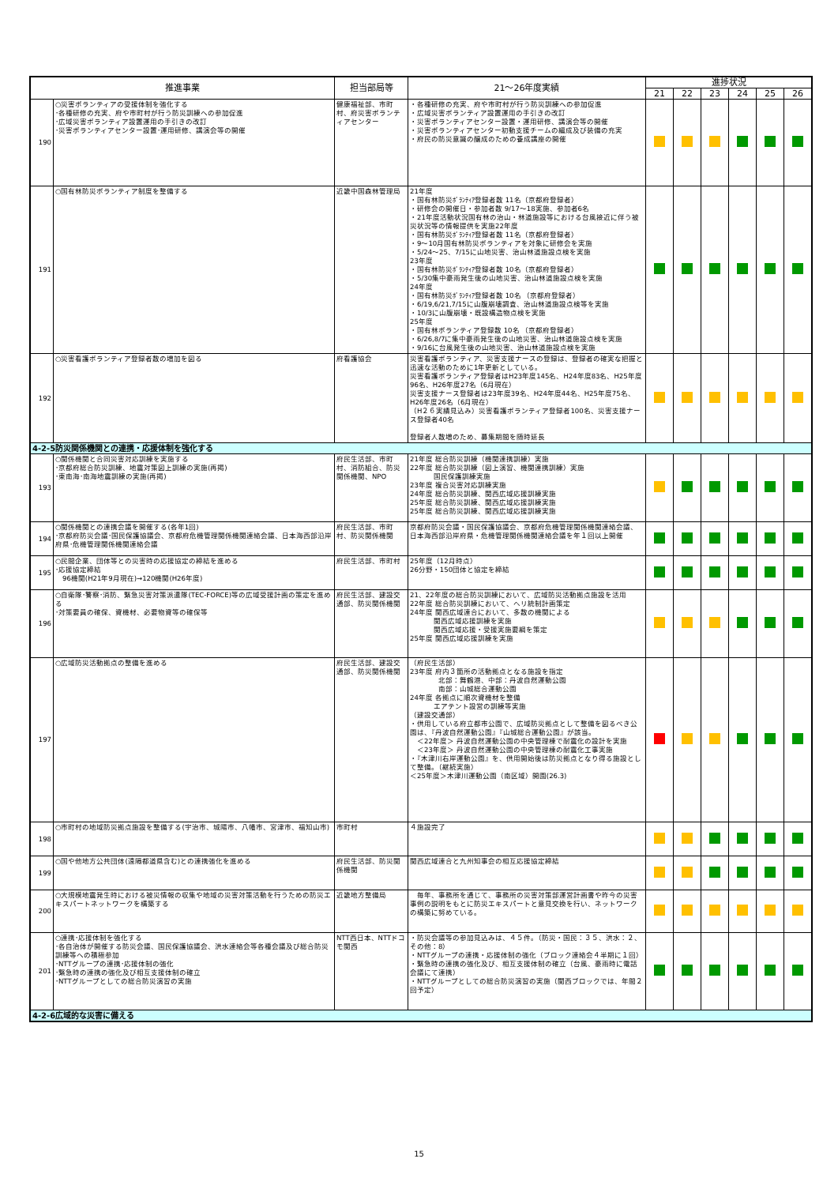| 推進事業 | | 担当部局等 | 21～26年度実績 | 進捗状況 | | | | | |
| --- | --- | --- | --- | --- | --- | --- | --- | --- | --- |
| | | | | 21 | 22 | 23 | 24 | 25 | 26 |
| 190 | ○災害ボランティアの受援体制を強化する ･各種研修の充実、府や市町村が行う防災訓練への参加促進 ･広域災害ボランティア設置運用の手引きの改訂 ･災害ボランティアセンター設置･運用研修、講演会等の開催 | 健康福祉部、市町村、府災害ボランティアセンター | ・各種研修の充実、府や市町村が行う防災訓練への参加促進 ・広域災害ボランティア設置運用の手引きの改訂 ・災害ボランティアセンター設置・運用研修、講演会等の開催 ・災害ボランティアセンター初動支援チームの編成及び装備の充実 ・府民の防災意識の醸成のための養成講座の開催 | | | | | | |
| 191 | ○国有林防災ボランティア制度を整備する | 近畿中国森林管理局 | 21年度 ・国有林防災ﾎﾞﾗﾝﾃｨｱ登録者数 11名（京都府登録者） ・研修会の開催日・参加者数 9/17～18実施、参加者6名 ・21年度活動状況国有林の治山・林道施設等における台風接近に伴う被災状況等の情報提供を実施22年度 ・国有林防災ﾎﾞﾗﾝﾃｨｱ登録者数 11名（京都府登録者） ・9～10月国有林防災ボランティアを対象に研修会を実施 ・5/24～25、7/15に山地災害、治山林道施設点検を実施 23年度 ・国有林防災ﾎﾞﾗﾝﾃｨｱ登録者数 10名（京都府登録者） ・5/30集中豪雨発生後の山地災害、治山林道施設点検を実施 24年度 ・国有林防災ﾎﾞﾗﾝﾃｨｱ登録者数 10名 （京都府登録者） ・6/19,6/21,7/15に山腹崩壊調査、治山林道施設点検等を実施 ・10/3に山腹崩壊・既設構造物点検を実施 25年度 ・国有林ボランティア登録数 10名 （京都府登録者） ・6/26,8/7に集中豪雨発生後の山地災害、治山林道施設点検を実施 ・9/16に台風発生後の山地災害、治山林道施設点検を実施 | | | | | | |
| 192 | ○災害看護ボランティア登録者数の増加を図る | 府看護協会 | 災害看護ボランティア、災害支援ナースの登録は、登録者の確実な把握と迅速な活動のために1年更新としている。 災害看護ボランティア登録者はH23年度145名、H24年度83名、H25年度96名、H26年度27名（6月現在） 災害支援ナース登録者は23年度39名、H24年度44名、H25年度75名、H26年度26名（6月現在） （H２６実績見込み）災害看護ボランティア登録者100名、災害支援ナース登録者40名 登録者人数増のため、募集期間を随時延長 | | | | | | |
| 4-2-5防災関係機関との連携・応援体制を強化する | | | | | | | | | |
| 193 | ○関係機関と合同災害対応訓練を実施する ･京都府総合防災訓練、地震対策図上訓練の実施(再掲) ･東南海･南海地震訓練の実施(再掲) | 府民生活部、市町村、消防組合、防災関係機関、NPO | 21年度 総合防災訓練（機関連携訓練）実施 22年度 総合防災訓練（図上演習、機関連携訓練）実施 国民保護訓練実施 23年度 複合災害対応訓練実施 24年度 総合防災訓練、関西広域応援訓練実施 25年度 総合防災訓練、関西広域応援訓練実施 25年度 総合防災訓練、関西広域応援訓練実施 | | | | | | |
| 194 | ○関係機関との連携会議を開催する(各年1回) ･京都府防災会議･国民保護協議会、京都府危機管理関係機関連絡会議、日本海西部沿岸府県･危機管理関係機関連絡会議 | 府民生活部、市町村、防災関係機関 | 京都府防災会議・国民保護協議会、京都府危機管理関係機関連絡会議、日本海西部沿岸府県・危機管理関係機関連絡会議を年１回以上開催 | | | | | | |
| 195 | ○民間企業、団体等との災害時の応援協定の締結を進める ･応援協定締結 96機関(H21年9月現在)→120機関(H26年度) | 府民生活部、市町村 | 25年度（12月時点） 26分野・150団体と協定を締結 | | | | | | |
| 196 | ○自衛隊･警察･消防、緊急災害対策派遣隊(TEC-FORCE)等の広域受援計画の策定を進める ･対策要員の確保、資機材、必要物資等の確保等 | 府民生活部、建設交通部、防災関係機関 | 21、22年度の総合防災訓練において、広域防災活動拠点施設を活用 22年度 総合防災訓練において、ヘリ統制計画策定 24年度 関西広域連合において、多数の機関による 関西広域応援訓練を実施 関西広域応援・受援実施要綱を策定 25年度 関西広域応援訓練を実施 | | | | | | |
| 197 | ○広域防災活動拠点の整備を進める | 府民生活部、建設交通部、防災関係機関 | （府民生活部） 23年度 府内３箇所の活動拠点となる施設を指定 北部：舞鶴港、中部：丹波自然運動公園 南部：山城総合運動公園 24年度 各拠点に順次資機材を整備 エアテント設営の訓練等実施 （建設交通部） ・供用している府立都市公園で、広域防災拠点として整備を図るべき公園は、『丹波自然運動公園』『山城総合運動公園』が該当。 ＜22年度＞ 丹波自然運動公園の中央管理棟で耐震化の設計を実施 ＜23年度＞ 丹波自然運動公園の中央管理棟の耐震化工事実施 ・『木津川右岸運動公園』を、供用開始後は防災拠点となり得る施設として整備。（継続実施） ＜25年度＞木津川運動公園（南区域）開園(26.3) | | | | | | |
| 198 | ○市町村の地域防災拠点施設を整備する(宇治市、城陽市、八幡市、宮津市、福知山市) | 市町村 | ４施設完了 | | | | | | |
| 199 | ○国や他地方公共団体(遠隔都道県含む)との連携強化を進める | 府民生活部、防災関係機関 | 関西広域連合と九州知事会の相互応援協定締結 | | | | | | |
| 200 | ○大規模地震発生時における被災情報の収集や地域の災害対策活動を行うための防災エキスパートネットワークを構築する | 近畿地方整備局 | 毎年、事務所を通じて、事務所の災害対策部運営計画書や昨今の災害事例の説明をもとに防災エキスパートと意見交換を行い、ネットワークの構築に努めている。 | | | | | | |
| 201 | ○連携･応援体制を強化する ･各自治体が開催する防災会議、国民保護協議会、洪水連絡会等各種会議及び総合防災訓練等への積極参加 ･NTTグループの連携･応援体制の強化 ･緊急時の連携の強化及び相互支援体制の確立 ･NTTグループとしての総合防災演習の実施 | NTT西日本、NTTドコモ関西 | ・防災会議等の参加見込みは、４５件。（防災・国民：３５、洪水：２、その他：8） ・NTTグループの連携・応援体制の強化（ブロック連絡会４半期に１回） ・緊急時の連携の強化及び、相互支援体制の確立（台風、豪雨時に電話会議にて連携） ・NTTグループとしての総合防災演習の実施（関西ブロックでは、年間２回予定） | | | | | | |
| 4-2-6広域的な災害に備える | | | | | | | | | |
15